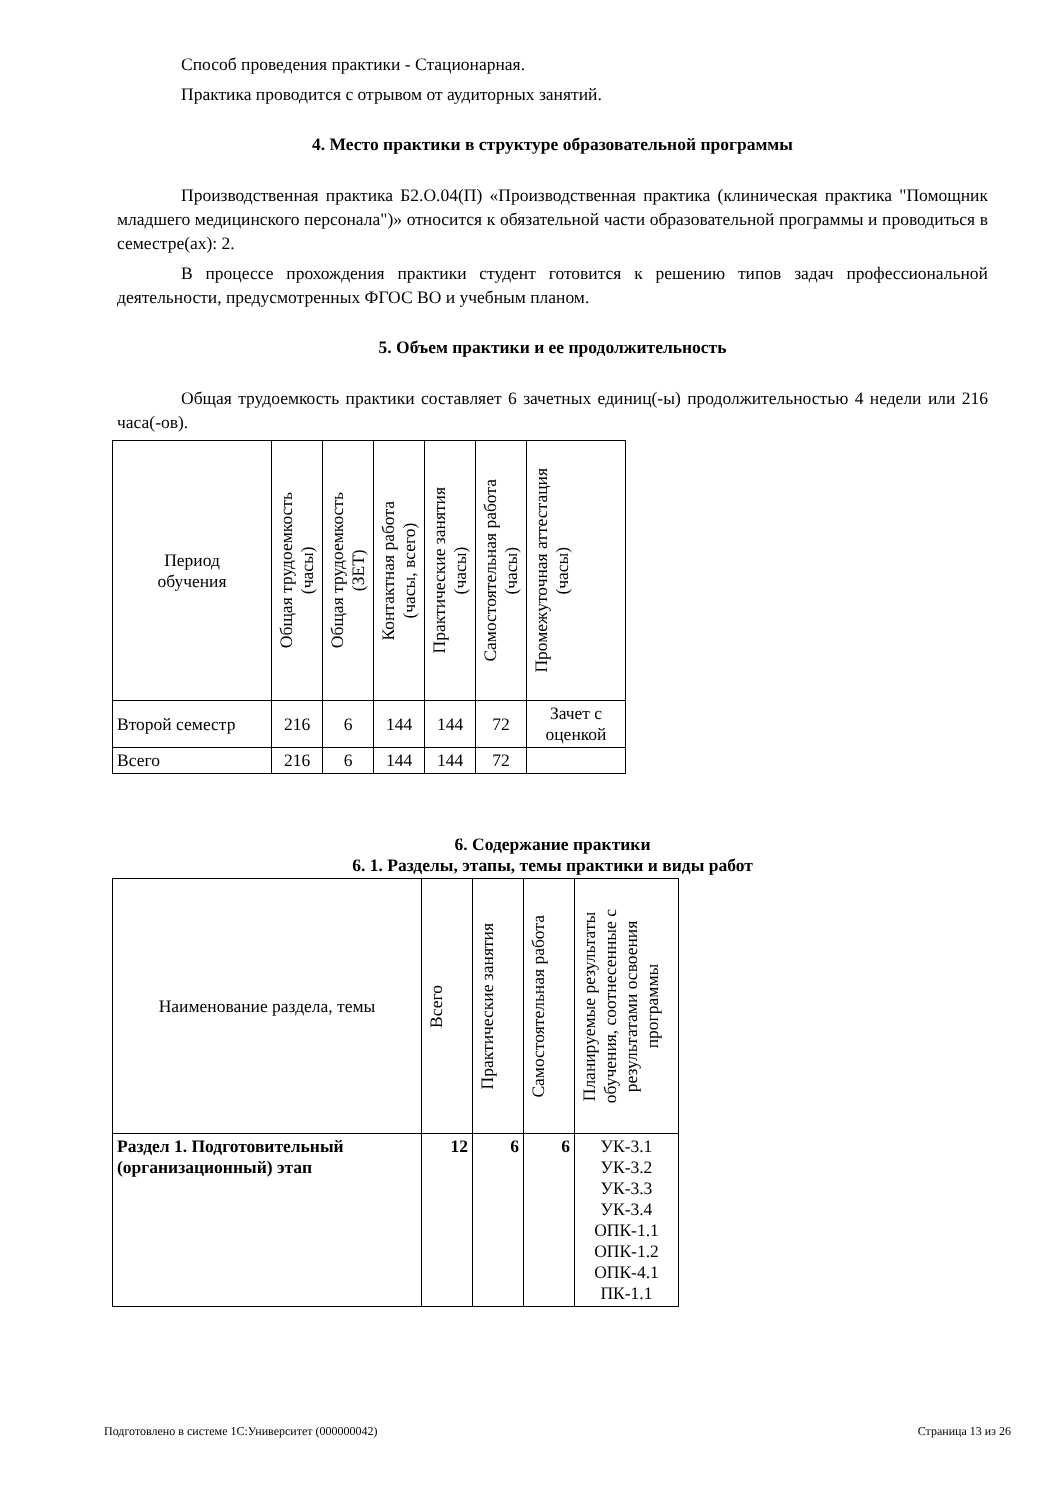Способ проведения практики - Стационарная.
Практика проводится с отрывом от аудиторных занятий.
4. Место практики в структуре образовательной программы
Производственная практика Б2.О.04(П) «Производственная практика (клиническая практика "Помощник младшего медицинского персонала")» относится к обязательной части образовательной программы и проводиться в семестре(ах): 2.
В процессе прохождения практики студент готовится к решению типов задач профессиональной деятельности, предусмотренных ФГОС ВО и учебным планом.
5. Объем практики и ее продолжительность
Общая трудоемкость практики составляет 6 зачетных единиц(-ы) продолжительностью 4 недели или 216 часа(-ов).
| Период обучения | Общая трудоемкость (часы) | Общая трудоемкость (ЗЕТ) | Контактная работа (часы, всего) | Практические занятия (часы) | Самостоятельная работа (часы) | Промежуточная аттестация (часы) |
| --- | --- | --- | --- | --- | --- | --- |
| Второй семестр | 216 | 6 | 144 | 144 | 72 | Зачет с оценкой |
| Всего | 216 | 6 | 144 | 144 | 72 | |
6. Содержание практики
6. 1. Разделы, этапы, темы практики и виды работ
| Наименование раздела, темы | Всего | Практические занятия | Самостоятельная работа | Планируемые результаты обучения, соотнесенные с результатами освоения программы |
| --- | --- | --- | --- | --- |
| Раздел 1. Подготовительный (организационный) этап | 12 | 6 | 6 | УК-3.1 УК-3.2 УК-3.3 УК-3.4 ОПК-1.1 ОПК-1.2 ОПК-4.1 ПК-1.1 |
Подготовлено в системе 1С:Университет (000000042) Страница 13 из 26